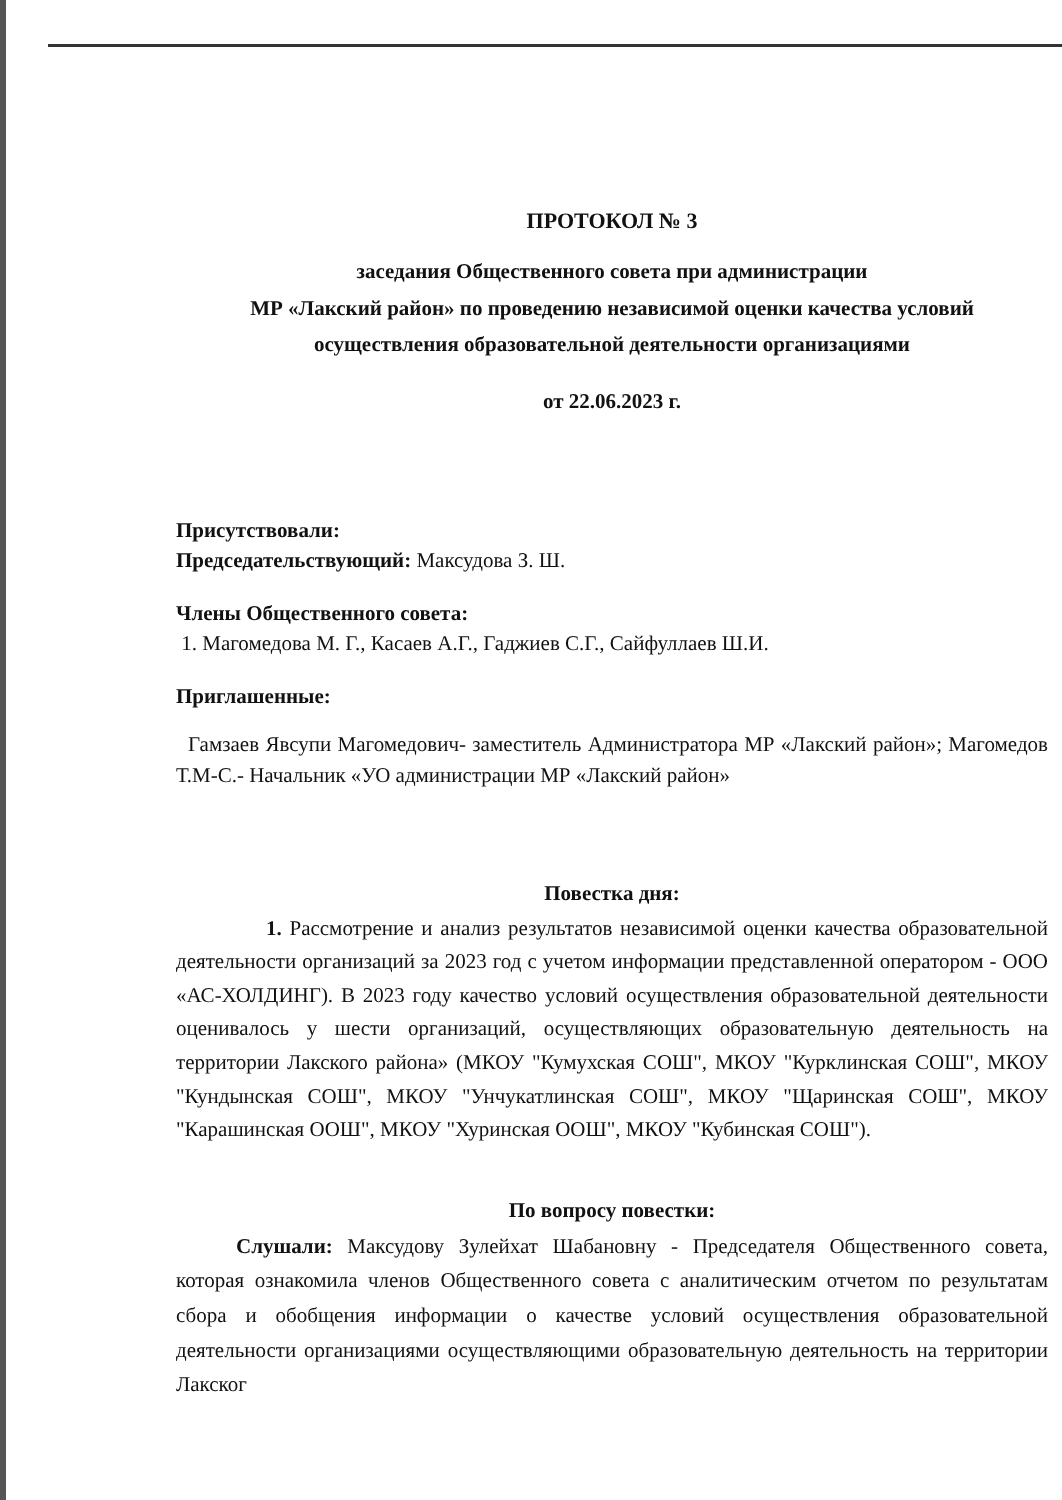ПРОТОКОЛ № 3
заседания Общественного совета при администрации
МР «Лакский район» по проведению независимой оценки качества условий
осуществления образовательной деятельности организациями
от 22.06.2023 г.
Присутствовали:
Председательствующий: Максудова З. Ш.
Члены Общественного совета:
1. Магомедова М. Г., Касаев А.Г., Гаджиев С.Г., Сайфуллаев Ш.И.
Приглашенные:
Гамзаев Явсупи Магомедович- заместитель Администратора МР «Лакский район»; Магомедов Т.М-С.- Начальник «УО администрации МР «Лакский район»
Повестка дня:
1. Рассмотрение и анализ результатов независимой оценки качества образовательной деятельности организаций за 2023 год с учетом информации представленной оператором - ООО «АС-ХОЛДИНГ). В 2023 году качество условий осуществления образовательной деятельности оценивалось у шести организаций, осуществляющих образовательную деятельность на территории Лакского района» (МКОУ "Кумухская СОШ", МКОУ "Курклинская СОШ", МКОУ "Кундынская СОШ", МКОУ "Унчукатлинская СОШ", МКОУ "Щаринская СОШ", МКОУ "Карашинская ООШ", МКОУ "Хуринская ООШ", МКОУ "Кубинская СОШ").
По вопросу повестки:
Слушали: Максудову Зулейхат Шабановну - Председателя Общественного совета, которая ознакомила членов Общественного совета с аналитическим отчетом по результатам сбора и обобщения информации о качестве условий осуществления образовательной деятельности организациями осуществляющими образовательную деятельность на территории Лакског